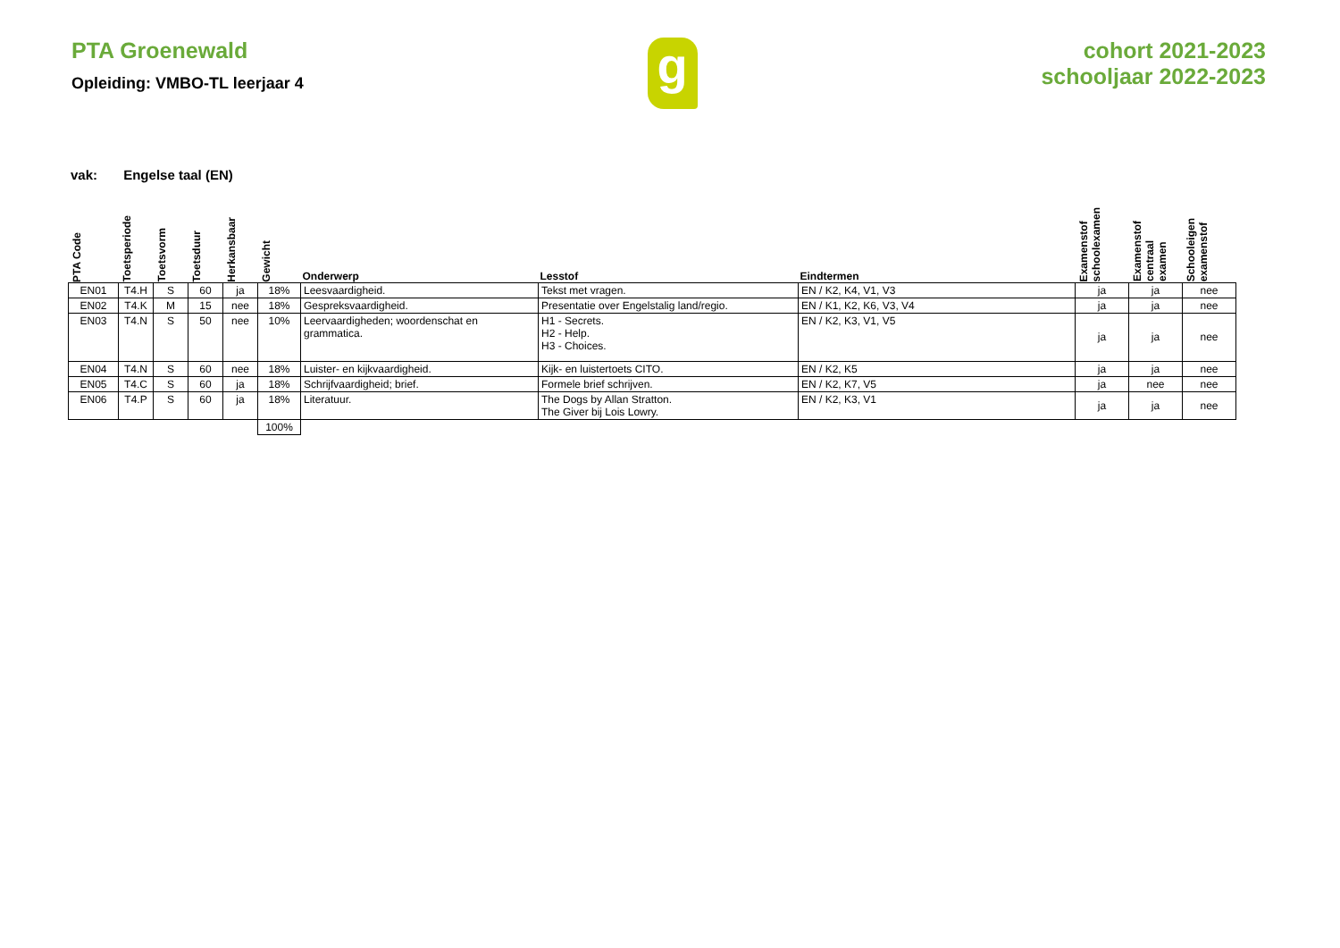PTA Groenewald
Opleiding: VMBO-TL leerjaar 4
g
cohort 2021-2023
schooljaar 2022-2023
vak: Engelse taal (EN)
| PTA Code | Toetsperiode | Toetsvorm | Toetsduur | Herkansbaar | Gewicht | Onderwerp | Lesstof | Eindtermen | Examenstof schoolexamen | Examenstof centraal examen | Schooleigen examenstof |
| --- | --- | --- | --- | --- | --- | --- | --- | --- | --- | --- | --- |
| EN01 | T4.H | S | 60 | ja | 18% | Leesvaardigheid. | Tekst met vragen. | EN / K2, K4, V1, V3 | ja | ja | nee |
| EN02 | T4.K | M | 15 | nee | 18% | Gespreksvaardigheid. | Presentatie over Engelstalig land/regio. | EN / K1, K2, K6, V3, V4 | ja | ja | nee |
| EN03 | T4.N | S | 50 | nee | 10% | Leervaardigheden; woordenschat en grammatica. | H1 - Secrets. H2 - Help. H3 - Choices. | EN / K2, K3, V1, V5 | ja | ja | nee |
| EN04 | T4.N | S | 60 | nee | 18% | Luister- en kijkvaardigheid. | Kijk- en luistertoets CITO. | EN / K2, K5 | ja | ja | nee |
| EN05 | T4.C | S | 60 | ja | 18% | Schrijfvaardigheid; brief. | Formele brief schrijven. | EN / K2, K7, V5 | ja | nee | nee |
| EN06 | T4.P | S | 60 | ja | 18% | Literatuur. | The Dogs by Allan Stratton. The Giver bij Lois Lowry. | EN / K2, K3, V1 | ja | ja | nee |
| | | | | | 100% | | | | | | |